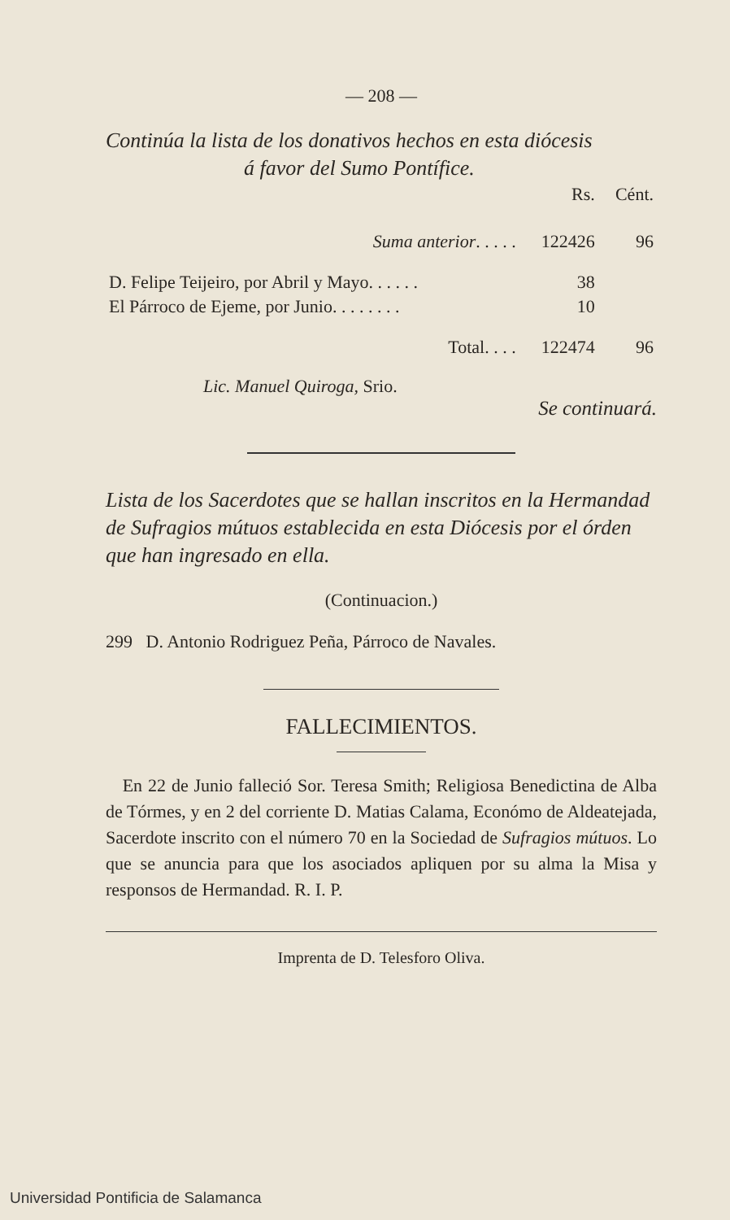— 208 —
Continúa la lista de los donativos hechos en esta diócesis
á favor del Sumo Pontífice.
| | Rs. | Cént. |
| Suma anterior . . . . . | 122426 | 96 |
| D. Felipe Teijeiro, por Abril y Mayo. . . . . . | 38 | |
| El Párroco de Ejeme, por Junio. . . . . . . . | 10 | |
| Total. . . . | 122474 | 96 |
Lic. Manuel Quiroga, Srio.
Se continuará.
Lista de los Sacerdotes que se hallan inscritos en la Hermandad de Sufragios mútuos establecida en esta Diócesis por el órden que han ingresado en ella.
(Continuacion.)
299 D. Antonio Rodriguez Peña, Párroco de Navales.
FALLECIMIENTOS.
En 22 de Junio falleció Sor. Teresa Smith; Religiosa Benedictina de Alba de Tórmes, y en 2 del corriente D. Matias Calama, Económo de Aldeatejada, Sacerdote inscrito con el número 70 en la Sociedad de Sufragios mútuos. Lo que se anuncia para que los asociados apliquen por su alma la Misa y responsos de Hermandad. R. I. P.
Imprenta de D. Telesforo Oliva.
Universidad Pontificia de Salamanca